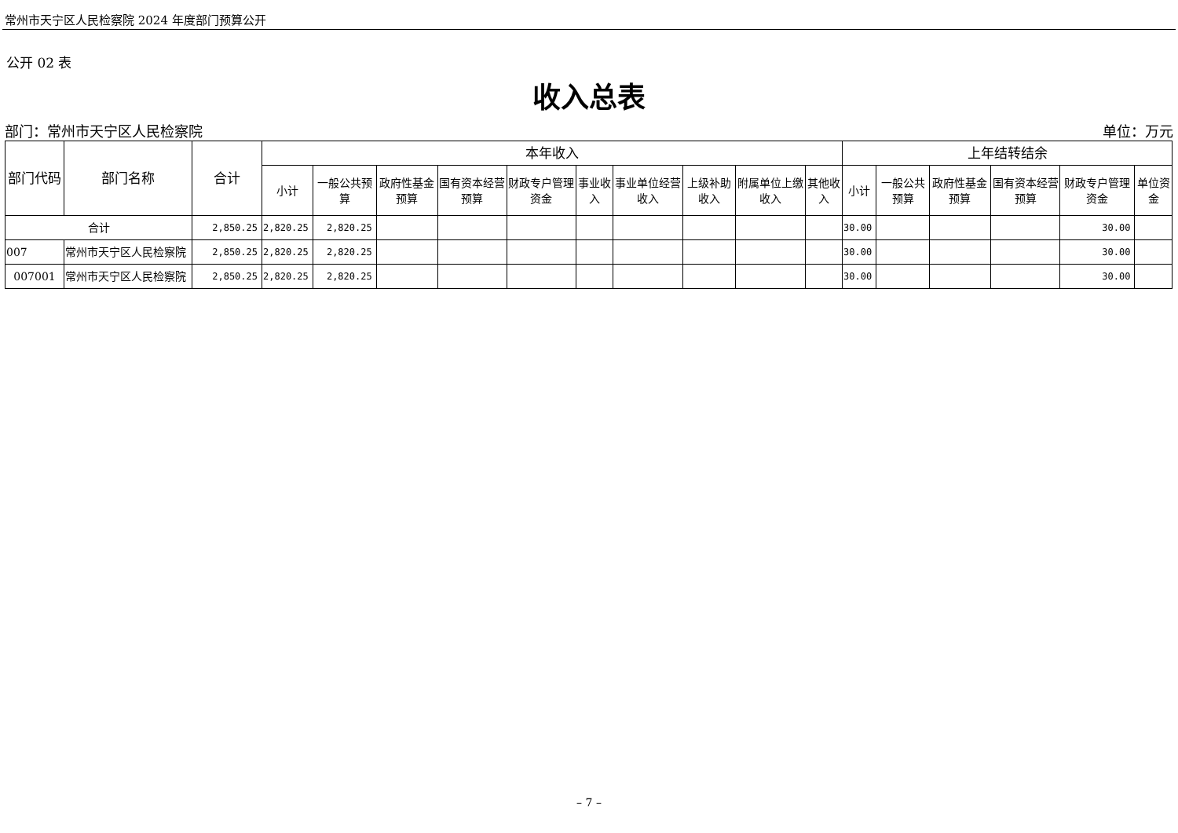常州市天宁区人民检察院 2024 年度部门预算公开
公开 02 表
收入总表
部门：常州市天宁区人民检察院 单位：万元
| 部门代码 | 部门名称 | 合计 | 本年收入 | | | | | | | | | | 上年结转结余 | | | | | |
| --- | --- | --- | --- | --- | --- | --- | --- | --- | --- | --- | --- | --- | --- | --- | --- | --- | --- | --- |
| | | | 小计 | 一般公共预算 | 政府性基金预算 | 国有资本经营预算 | 财政专户管理资金 | 事业收入 | 事业单位经营收入 | 上级补助收入 | 附属单位上缴收入 | 其他收入 | 小计 | 一般公共预算 | 政府性基金预算 | 国有资本经营预算 | 财政专户管理资金 | 单位资金 |
| 合计 | | 2,850.25 | 2,820.25 | 2,820.25 | | | | | | | | | 30.00 | | | | 30.00 | |
| 007 | 常州市天宁区人民检察院 | 2,850.25 | 2,820.25 | 2,820.25 | | | | | | | | | 30.00 | | | | 30.00 | |
| 007001 | 常州市天宁区人民检察院 | 2,850.25 | 2,820.25 | 2,820.25 | | | | | | | | | 30.00 | | | | 30.00 | |
– 7 –